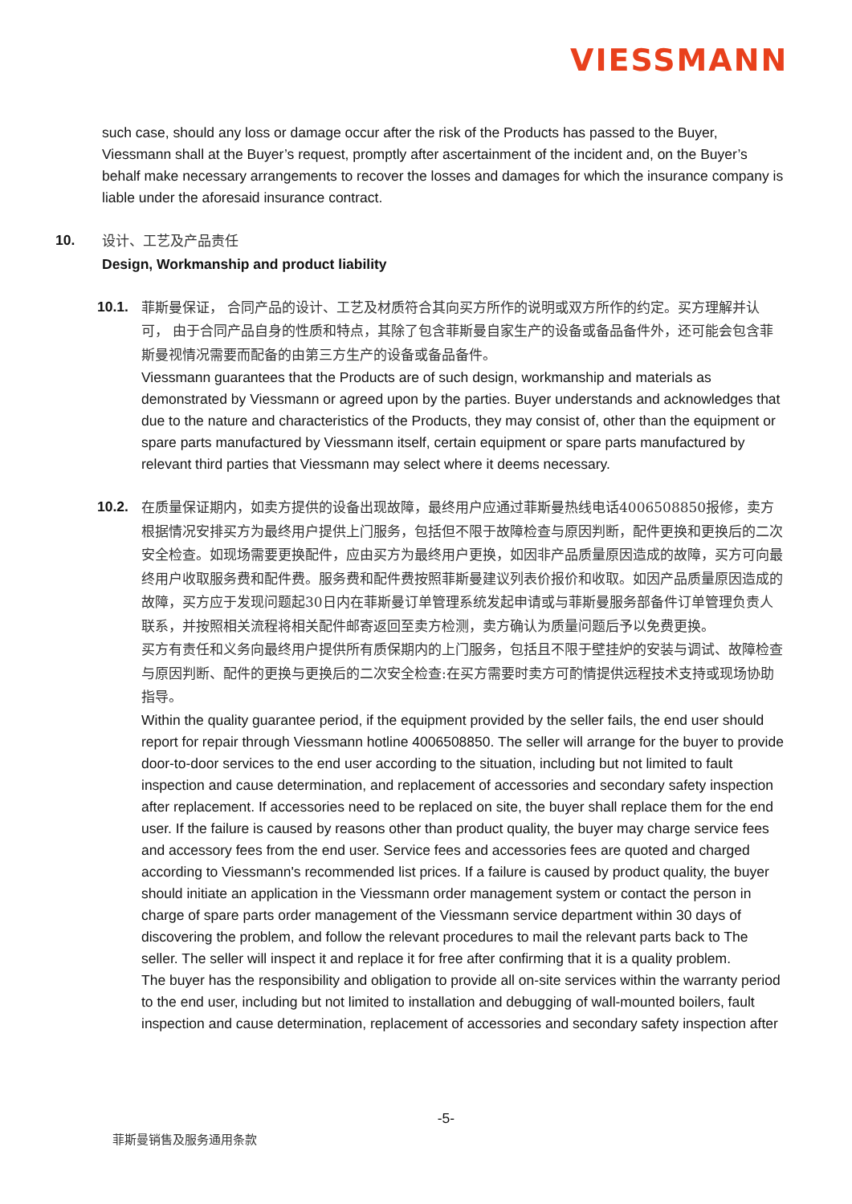VIESSMANN
such case, should any loss or damage occur after the risk of the Products has passed to the Buyer, Viessmann shall at the Buyer’s request, promptly after ascertainment of the incident and, on the Buyer’s behalf make necessary arrangements to recover the losses and damages for which the insurance company is liable under the aforesaid insurance contract.
10.
设计、工艺及产品责任
Design, Workmanship and product liability
10.1.
菲斯曼保证， 合同产品的设计、工艺及材质符合其向买方所作的说明或双方所作的约定。买方理解并认可， 由于合同产品自身的性质和特点，其除了包含菲斯曼自家生产的设备或备品备件外，还可能会包含菲斯曼视情况需要而配备的由第三方生产的设备或备品备件。
Viessmann guarantees that the Products are of such design, workmanship and materials as demonstrated by Viessmann or agreed upon by the parties. Buyer understands and acknowledges that due to the nature and characteristics of the Products, they may consist of, other than the equipment or spare parts manufactured by Viessmann itself, certain equipment or spare parts manufactured by relevant third parties that Viessmann may select where it deems necessary.
10.2.
在质量保证期内，如卖方提供的设备出现故障，最终用户应通过菲斯曼热线电话4006508850报修，卖方根据情况安排买方为最终用户提供上门服务，包括但不限于故障检查与原因判断，配件更换和更换后的二次安全检查。如现场需要更换配件，应由买方为最终用户更换，如因非产品质量原因造成的故障，买方可向最终用户收取服务费和配件费。服务费和配件费按照菲斯曼建议列表价报价和收取。如因产品质量原因造成的故障，买方应于发现问题起30日内在菲斯曼订单管理系统发起申请或与菲斯曼服务部备件订单管理负责人联系，并按照相关流程将相关配件邮寄返回至卖方检测，卖方确认为质量问题后予以免费更换。
买方有责任和义务向最终用户提供所有质保期内的上门服务，包括且不限于壁挂炉的安装与调试、故障检查与原因判断、配件的更换与更换后的二次安全检查:在买方需要时卖方可酌情提供远程技术支持或现场协助指导。
Within the quality guarantee period, if the equipment provided by the seller fails, the end user should report for repair through Viessmann hotline 4006508850. The seller will arrange for the buyer to provide door-to-door services to the end user according to the situation, including but not limited to fault inspection and cause determination, and replacement of accessories and secondary safety inspection after replacement. If accessories need to be replaced on site, the buyer shall replace them for the end user. If the failure is caused by reasons other than product quality, the buyer may charge service fees and accessory fees from the end user. Service fees and accessories fees are quoted and charged according to Viessmann's recommended list prices. If a failure is caused by product quality, the buyer should initiate an application in the Viessmann order management system or contact the person in charge of spare parts order management of the Viessmann service department within 30 days of discovering the problem, and follow the relevant procedures to mail the relevant parts back to The seller. The seller will inspect it and replace it for free after confirming that it is a quality problem.
The buyer has the responsibility and obligation to provide all on-site services within the warranty period to the end user, including but not limited to installation and debugging of wall-mounted boilers, fault inspection and cause determination, replacement of accessories and secondary safety inspection after
-5-
菲斯曼销售及服务通用条款